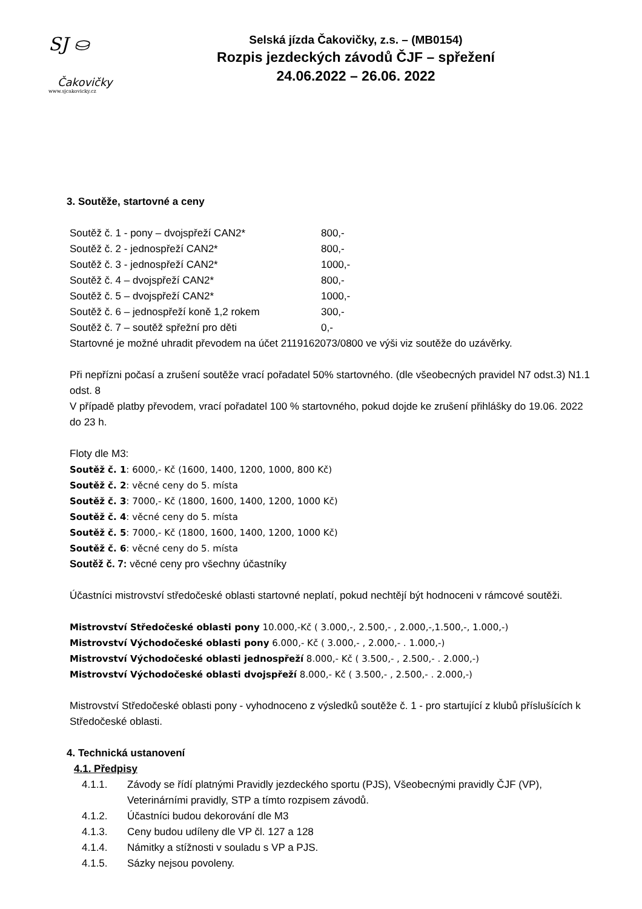SJ ⛀
Čakovičky
www.sjcakovicky.cz
Selská jízda Čakovičky, z.s. – (MB0154)
Rozpis jezdeckých závodů ČJF – spřežení
24.06.2022 – 26.06. 2022
3. Soutěže, startovné a ceny
Soutěž č. 1 - pony – dvojspřeží CAN2* 800,-
Soutěž č. 2 - jednospřeží CAN2* 800,-
Soutěž č. 3 - jednospřeží CAN2* 1000,-
Soutěž č. 4 – dvojspřeží CAN2* 800,-
Soutěž č. 5 – dvojspřeží CAN2* 1000,-
Soutěž č. 6 – jednospřeží koně 1,2 rokem 300,-
Soutěž č. 7 – soutěž spřežní pro děti 0,-
Startovné je možné uhradit převodem na účet 2119162073/0800 ve výši viz soutěže do uzávěrky.
Při nepřízni počasí a zrušení soutěže vrací pořadatel 50% startovného. (dle všeobecných pravidel N7 odst.3) N1.1 odst. 8
V případě platby převodem, vrací pořadatel 100 % startovného, pokud dojde ke zrušení přihlášky do 19.06. 2022 do 23 h.
Floty dle M3:
Soutěž č. 1: 6000,- Kč (1600, 1400, 1200, 1000, 800 Kč)
Soutěž č. 2: věcné ceny do 5. místa
Soutěž č. 3: 7000,- Kč (1800, 1600, 1400, 1200, 1000 Kč)
Soutěž č. 4: věcné ceny do 5. místa
Soutěž č. 5: 7000,- Kč (1800, 1600, 1400, 1200, 1000 Kč)
Soutěž č. 6: věcné ceny do 5. místa
Soutěž č. 7: věcné ceny pro všechny účastníky
Účastníci mistrovství středočeské oblasti startovné neplatí, pokud nechtějí být hodnoceni v rámcové soutěži.
Mistrovství Středočeské oblasti pony 10.000,-Kč ( 3.000,-, 2.500,- , 2.000,-,1.500,-, 1.000,-)
Mistrovství Východočeské oblasti pony 6.000,- Kč ( 3.000,- , 2.000,- . 1.000,-)
Mistrovství Východočeské oblasti jednospřeží 8.000,- Kč ( 3.500,- , 2.500,- . 2.000,-)
Mistrovství Východočeské oblasti dvojspřeží 8.000,- Kč ( 3.500,- , 2.500,- . 2.000,-)
Mistrovství Středočeské oblasti pony - vyhodnoceno z výsledků soutěže č. 1 - pro startující z klubů příslušících k Středočeské oblasti.
4. Technická ustanovení
4.1. Předpisy
4.1.1. Závody se řídí platnými Pravidly jezdeckého sportu (PJS), Všeobecnými pravidly ČJF (VP), Veterinárními pravidly, STP a tímto rozpisem závodů.
4.1.2. Účastníci budou dekorování dle M3
4.1.3. Ceny budou udíleny dle VP čl. 127 a 128
4.1.4. Námitky a stížnosti v souladu s VP a PJS.
4.1.5. Sázky nejsou povoleny.